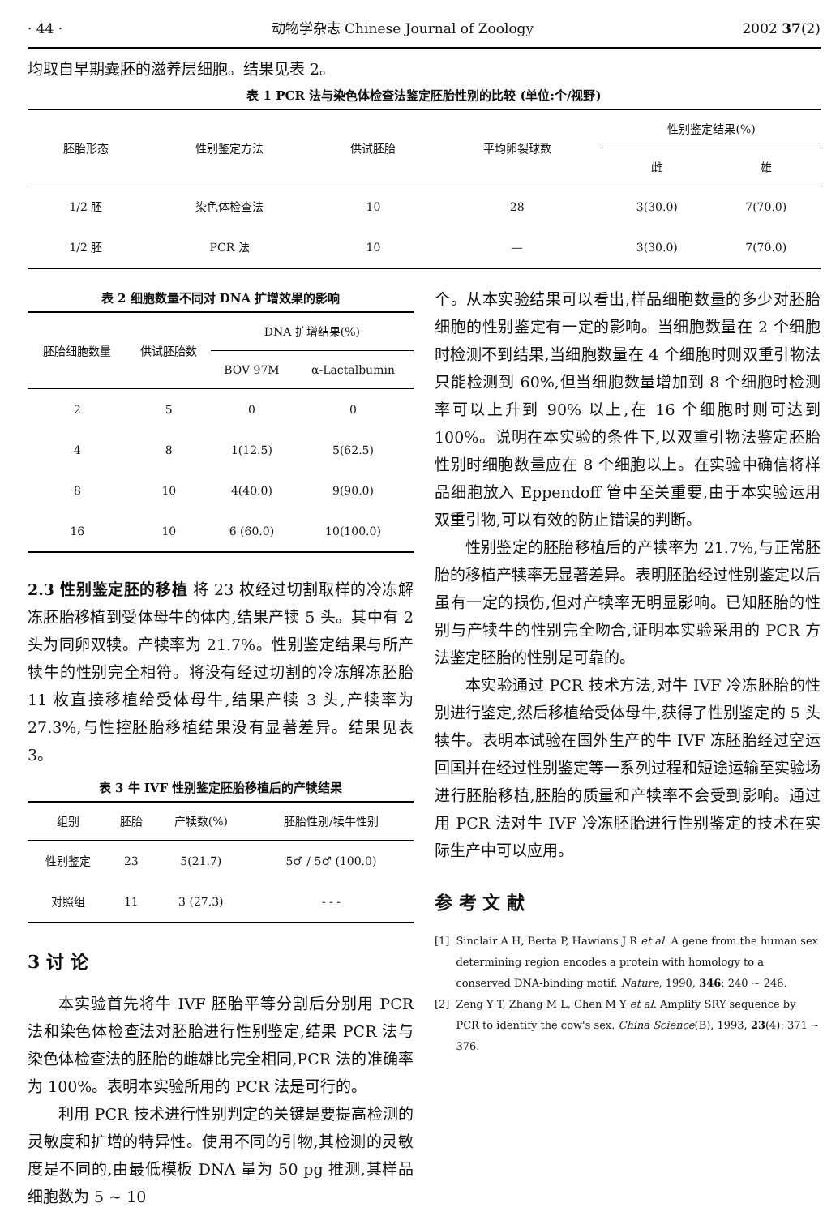· 44 · 动物学杂志 Chinese Journal of Zoology 2002 37(2)
均取自早期囊胚的滋养层细胞。结果见表 2。
表 1 PCR 法与染色体检查法鉴定胚胎性别的比较 (单位:个/视野)
| 胚胎形态 | 性别鉴定方法 | 供试胚胎 | 平均卵裂球数 | 性别鉴定结果(%) | |
| --- | --- | --- | --- | --- | --- |
| | | | | 雌 | 雄 |
| 1/2 胚 | 染色体检查法 | 10 | 28 | 3(30.0) | 7(70.0) |
| 1/2 胚 | PCR 法 | 10 | — | 3(30.0) | 7(70.0) |
表 2 细胞数量不同对 DNA 扩增效果的影响
| 胚胎细胞数量 | 供试胚胎数 | DNA 扩增结果(%) | |
| --- | --- | --- | --- |
| | | BOV 97M | α-Lactalbumin |
| 2 | 5 | 0 | 0 |
| 4 | 8 | 1(12.5) | 5(62.5) |
| 8 | 10 | 4(40.0) | 9(90.0) |
| 16 | 10 | 6 (60.0) | 10(100.0) |
2.3 性别鉴定胚的移植 将 23 枚经过切割取样的冷冻解冻胚胎移植到受体母牛的体内,结果产犊 5 头。其中有 2 头为同卵双犊。产犊率为 21.7%。性别鉴定结果与所产犊牛的性别完全相符。将没有经过切割的冷冻解冻胚胎 11 枚直接移植给受体母牛,结果产犊 3 头,产犊率为 27.3%,与性控胚胎移植结果没有显著差异。结果见表 3。
表 3 牛 IVF 性别鉴定胚胎移植后的产犊结果
| 组别 | 胚胎 | 产犊数(%) | 胚胎性别/犊牛性别 |
| --- | --- | --- | --- |
| 性别鉴定 | 23 | 5(21.7) | 5♂ / 5♂ (100.0) |
| 对照组 | 11 | 3 (27.3) | - - - |
3 讨 论
本实验首先将牛 IVF 胚胎平等分割后分别用 PCR 法和染色体检查法对胚胎进行性别鉴定,结果 PCR 法与染色体检查法的胚胎的雌雄比完全相同,PCR 法的准确率为 100%。表明本实验所用的 PCR 法是可行的。
利用 PCR 技术进行性别判定的关键是要提高检测的灵敏度和扩增的特异性。使用不同的引物,其检测的灵敏度是不同的,由最低模板 DNA 量为 50 pg 推测,其样品细胞数为 5 ~ 10
个。从本实验结果可以看出,样品细胞数量的多少对胚胎细胞的性别鉴定有一定的影响。当细胞数量在 2 个细胞时检测不到结果,当细胞数量在 4 个细胞时则双重引物法只能检测到 60%,但当细胞数量增加到 8 个细胞时检测率可以上升到 90% 以上,在 16 个细胞时则可达到 100%。说明在本实验的条件下,以双重引物法鉴定胚胎性别时细胞数量应在 8 个细胞以上。在实验中确信将样品细胞放入 Eppendoff 管中至关重要,由于本实验运用双重引物,可以有效的防止错误的判断。
性别鉴定的胚胎移植后的产犊率为 21.7%,与正常胚胎的移植产犊率无显著差异。表明胚胎经过性别鉴定以后虽有一定的损伤,但对产犊率无明显影响。已知胚胎的性别与产犊牛的性别完全吻合,证明本实验采用的 PCR 方法鉴定胚胎的性别是可靠的。
本实验通过 PCR 技术方法,对牛 IVF 冷冻胚胎的性别进行鉴定,然后移植给受体母牛,获得了性别鉴定的 5 头犊牛。表明本试验在国外生产的牛 IVF 冻胚胎经过空运回国并在经过性别鉴定等一系列过程和短途运输至实验场进行胚胎移植,胚胎的质量和产犊率不会受到影响。通过用 PCR 法对牛 IVF 冷冻胚胎进行性别鉴定的技术在实际生产中可以应用。
参 考 文 献
[1] Sinclair A H, Berta P, Hawians J R et al. A gene from the human sex determining region encodes a protein with homology to a conserved DNA-binding motif. Nature, 1990, 346: 240 ~ 246.
[2] Zeng Y T, Zhang M L, Chen M Y et al. Amplify SRY sequence by PCR to identify the cow's sex. China Science(B), 1993, 23(4): 371 ~ 376.